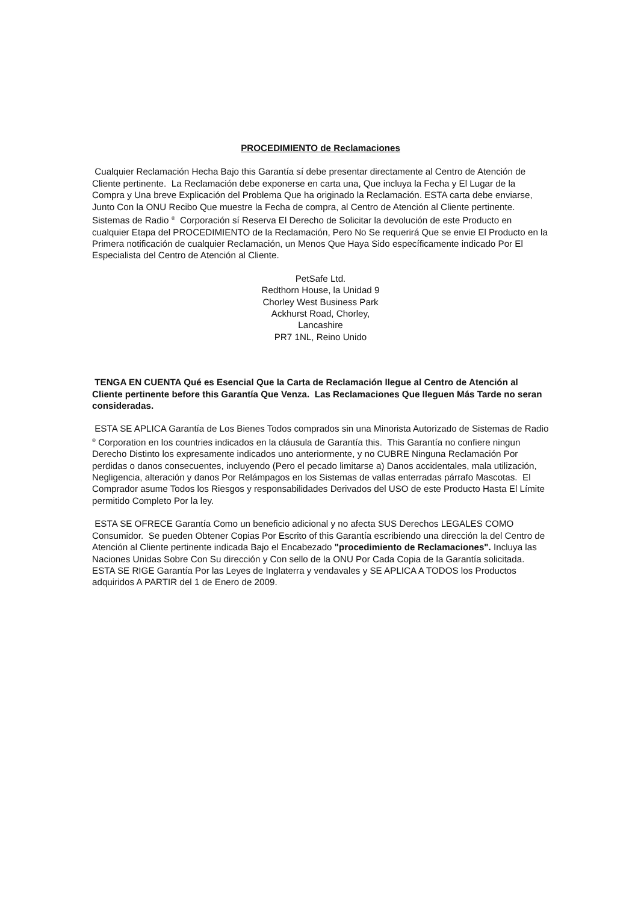PROCEDIMIENTO de Reclamaciones
Cualquier Reclamación Hecha Bajo this Garantía sí debe presentar directamente al Centro de Atención de Cliente pertinente. La Reclamación debe exponerse en carta una, Que incluya la Fecha y El Lugar de la Compra y Una breve Explicación del Problema Que ha originado la Reclamación. ESTA carta debe enviarse, Junto Con la ONU Recibo Que muestre la Fecha de compra, al Centro de Atención al Cliente pertinente. Sistemas de Radio <sup>®</sup> Corporación sí Reserva El Derecho de Solicitar la devolución de este Producto en cualquier Etapa del PROCEDIMIENTO de la Reclamación, Pero No Se requerirá Que se envie El Producto en la Primera notificación de cualquier Reclamación, un Menos Que Haya Sido específicamente indicado Por El Especialista del Centro de Atención al Cliente.
PetSafe Ltd.
Redthorn House, la Unidad 9
Chorley West Business Park
Ackhurst Road, Chorley,
Lancashire
PR7 1NL, Reino Unido
TENGA EN CUENTA Qué es Esencial Que la Carta de Reclamación llegue al Centro de Atención al Cliente pertinente before this Garantía Que Venza. Las Reclamaciones Que lleguen Más Tarde no seran consideradas.
ESTA SE APLICA Garantía de Los Bienes Todos comprados sin una Minorista Autorizado de Sistemas de Radio <sup>®</sup> Corporation en los countries indicados en la cláusula de Garantía this. This Garantía no confiere ningun Derecho Distinto los expresamente indicados uno anteriormente, y no CUBRE Ninguna Reclamación Por perdidas o danos consecuentes, incluyendo (Pero el pecado limitarse a) Danos accidentales, mala utilización, Negligencia, alteración y danos Por Relámpagos en los Sistemas de vallas enterradas párrafo Mascotas. El Comprador asume Todos los Riesgos y responsabilidades Derivados del USO de este Producto Hasta El Límite permitido Completo Por la ley.
ESTA SE OFRECE Garantía Como un beneficio adicional y no afecta SUS Derechos LEGALES COMO Consumidor. Se pueden Obtener Copias Por Escrito of this Garantía escribiendo una dirección la del Centro de Atención al Cliente pertinente indicada Bajo el Encabezado "procedimiento de Reclamaciones". Incluya las Naciones Unidas Sobre Con Su dirección y Con sello de la ONU Por Cada Copia de la Garantía solicitada. ESTA SE RIGE Garantía Por las Leyes de Inglaterra y vendavales y SE APLICA A TODOS los Productos adquiridos A PARTIR del 1 de Enero de 2009.